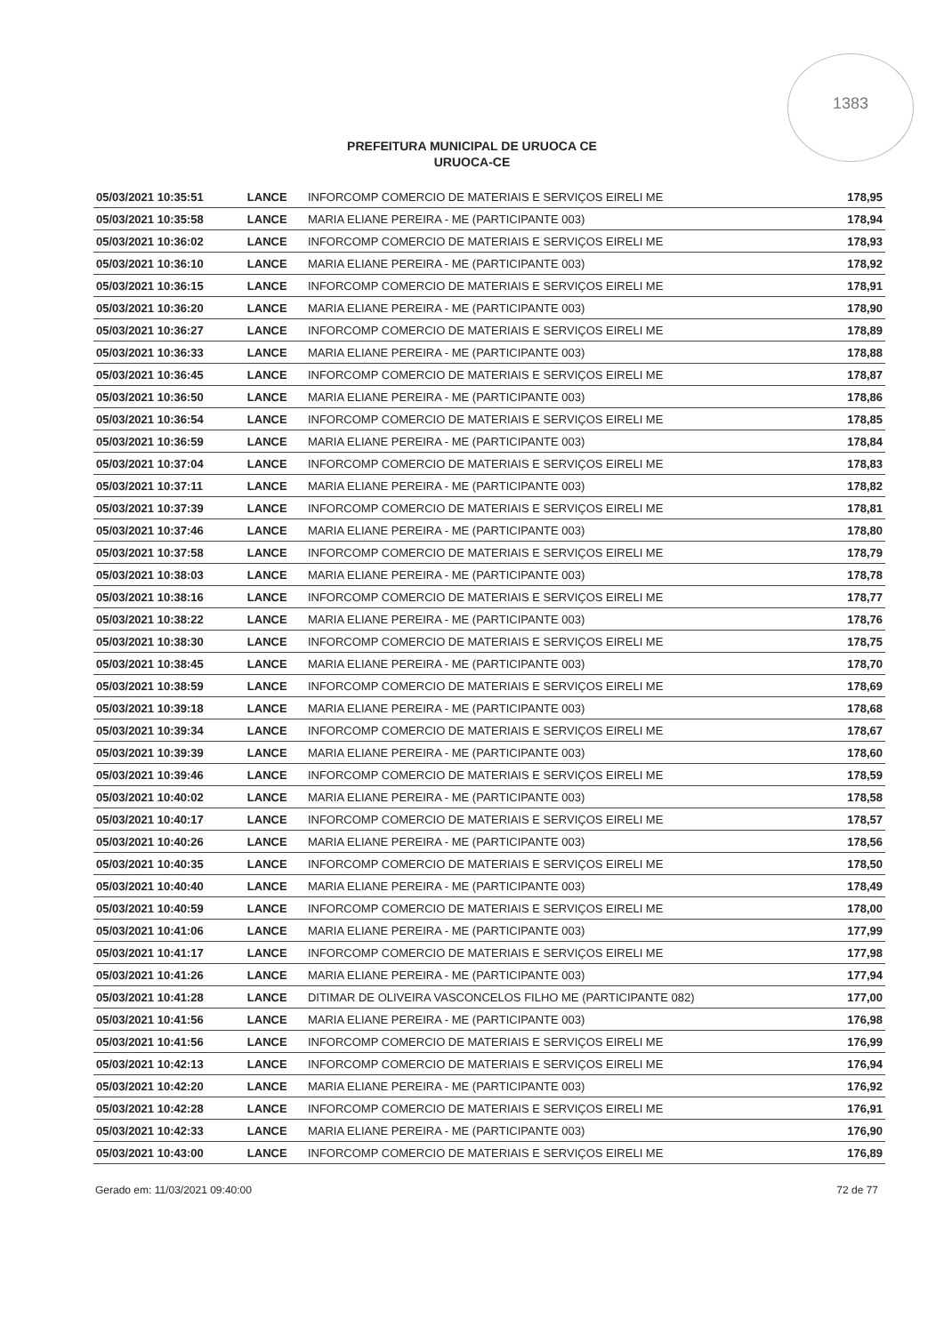1383
PREFEITURA MUNICIPAL DE URUOCA CE
URUOCA-CE
| 05/03/2021 10:35:51 | LANCE | INFORCOMP COMERCIO DE MATERIAIS E SERVIÇOS EIRELI ME | 178,95 |
| 05/03/2021 10:35:58 | LANCE | MARIA ELIANE PEREIRA - ME (PARTICIPANTE 003) | 178,94 |
| 05/03/2021 10:36:02 | LANCE | INFORCOMP COMERCIO DE MATERIAIS E SERVIÇOS EIRELI ME | 178,93 |
| 05/03/2021 10:36:10 | LANCE | MARIA ELIANE PEREIRA - ME (PARTICIPANTE 003) | 178,92 |
| 05/03/2021 10:36:15 | LANCE | INFORCOMP COMERCIO DE MATERIAIS E SERVIÇOS EIRELI ME | 178,91 |
| 05/03/2021 10:36:20 | LANCE | MARIA ELIANE PEREIRA - ME (PARTICIPANTE 003) | 178,90 |
| 05/03/2021 10:36:27 | LANCE | INFORCOMP COMERCIO DE MATERIAIS E SERVIÇOS EIRELI ME | 178,89 |
| 05/03/2021 10:36:33 | LANCE | MARIA ELIANE PEREIRA - ME (PARTICIPANTE 003) | 178,88 |
| 05/03/2021 10:36:45 | LANCE | INFORCOMP COMERCIO DE MATERIAIS E SERVIÇOS EIRELI ME | 178,87 |
| 05/03/2021 10:36:50 | LANCE | MARIA ELIANE PEREIRA - ME (PARTICIPANTE 003) | 178,86 |
| 05/03/2021 10:36:54 | LANCE | INFORCOMP COMERCIO DE MATERIAIS E SERVIÇOS EIRELI ME | 178,85 |
| 05/03/2021 10:36:59 | LANCE | MARIA ELIANE PEREIRA - ME (PARTICIPANTE 003) | 178,84 |
| 05/03/2021 10:37:04 | LANCE | INFORCOMP COMERCIO DE MATERIAIS E SERVIÇOS EIRELI ME | 178,83 |
| 05/03/2021 10:37:11 | LANCE | MARIA ELIANE PEREIRA - ME (PARTICIPANTE 003) | 178,82 |
| 05/03/2021 10:37:39 | LANCE | INFORCOMP COMERCIO DE MATERIAIS E SERVIÇOS EIRELI ME | 178,81 |
| 05/03/2021 10:37:46 | LANCE | MARIA ELIANE PEREIRA - ME (PARTICIPANTE 003) | 178,80 |
| 05/03/2021 10:37:58 | LANCE | INFORCOMP COMERCIO DE MATERIAIS E SERVIÇOS EIRELI ME | 178,79 |
| 05/03/2021 10:38:03 | LANCE | MARIA ELIANE PEREIRA - ME (PARTICIPANTE 003) | 178,78 |
| 05/03/2021 10:38:16 | LANCE | INFORCOMP COMERCIO DE MATERIAIS E SERVIÇOS EIRELI ME | 178,77 |
| 05/03/2021 10:38:22 | LANCE | MARIA ELIANE PEREIRA - ME (PARTICIPANTE 003) | 178,76 |
| 05/03/2021 10:38:30 | LANCE | INFORCOMP COMERCIO DE MATERIAIS E SERVIÇOS EIRELI ME | 178,75 |
| 05/03/2021 10:38:45 | LANCE | MARIA ELIANE PEREIRA - ME (PARTICIPANTE 003) | 178,70 |
| 05/03/2021 10:38:59 | LANCE | INFORCOMP COMERCIO DE MATERIAIS E SERVIÇOS EIRELI ME | 178,69 |
| 05/03/2021 10:39:18 | LANCE | MARIA ELIANE PEREIRA - ME (PARTICIPANTE 003) | 178,68 |
| 05/03/2021 10:39:34 | LANCE | INFORCOMP COMERCIO DE MATERIAIS E SERVIÇOS EIRELI ME | 178,67 |
| 05/03/2021 10:39:39 | LANCE | MARIA ELIANE PEREIRA - ME (PARTICIPANTE 003) | 178,60 |
| 05/03/2021 10:39:46 | LANCE | INFORCOMP COMERCIO DE MATERIAIS E SERVIÇOS EIRELI ME | 178,59 |
| 05/03/2021 10:40:02 | LANCE | MARIA ELIANE PEREIRA - ME (PARTICIPANTE 003) | 178,58 |
| 05/03/2021 10:40:17 | LANCE | INFORCOMP COMERCIO DE MATERIAIS E SERVIÇOS EIRELI ME | 178,57 |
| 05/03/2021 10:40:26 | LANCE | MARIA ELIANE PEREIRA - ME (PARTICIPANTE 003) | 178,56 |
| 05/03/2021 10:40:35 | LANCE | INFORCOMP COMERCIO DE MATERIAIS E SERVIÇOS EIRELI ME | 178,50 |
| 05/03/2021 10:40:40 | LANCE | MARIA ELIANE PEREIRA - ME (PARTICIPANTE 003) | 178,49 |
| 05/03/2021 10:40:59 | LANCE | INFORCOMP COMERCIO DE MATERIAIS E SERVIÇOS EIRELI ME | 178,00 |
| 05/03/2021 10:41:06 | LANCE | MARIA ELIANE PEREIRA - ME (PARTICIPANTE 003) | 177,99 |
| 05/03/2021 10:41:17 | LANCE | INFORCOMP COMERCIO DE MATERIAIS E SERVIÇOS EIRELI ME | 177,98 |
| 05/03/2021 10:41:26 | LANCE | MARIA ELIANE PEREIRA - ME (PARTICIPANTE 003) | 177,94 |
| 05/03/2021 10:41:28 | LANCE | DITIMAR DE OLIVEIRA VASCONCELOS FILHO ME (PARTICIPANTE 082) | 177,00 |
| 05/03/2021 10:41:56 | LANCE | MARIA ELIANE PEREIRA - ME (PARTICIPANTE 003) | 176,98 |
| 05/03/2021 10:41:56 | LANCE | INFORCOMP COMERCIO DE MATERIAIS E SERVIÇOS EIRELI ME | 176,99 |
| 05/03/2021 10:42:13 | LANCE | INFORCOMP COMERCIO DE MATERIAIS E SERVIÇOS EIRELI ME | 176,94 |
| 05/03/2021 10:42:20 | LANCE | MARIA ELIANE PEREIRA - ME (PARTICIPANTE 003) | 176,92 |
| 05/03/2021 10:42:28 | LANCE | INFORCOMP COMERCIO DE MATERIAIS E SERVIÇOS EIRELI ME | 176,91 |
| 05/03/2021 10:42:33 | LANCE | MARIA ELIANE PEREIRA - ME (PARTICIPANTE 003) | 176,90 |
| 05/03/2021 10:43:00 | LANCE | INFORCOMP COMERCIO DE MATERIAIS E SERVIÇOS EIRELI ME | 176,89 |
Gerado em: 11/03/2021 09:40:00 72 de 77